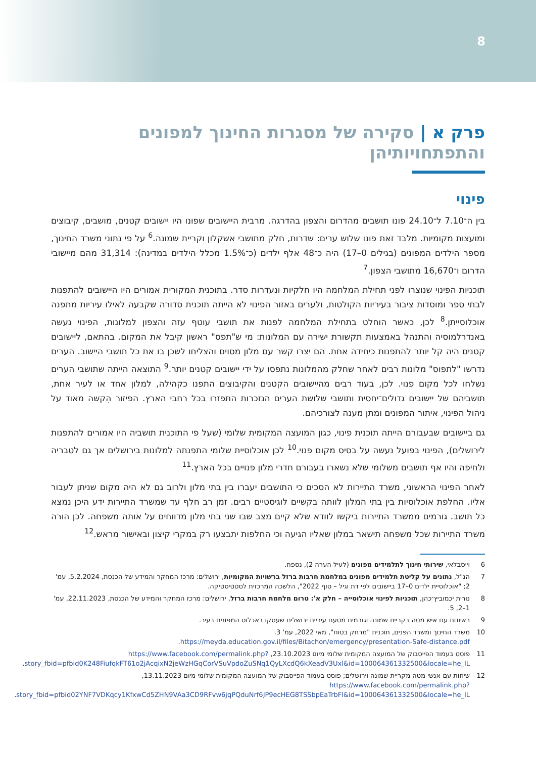8
פרק א | סקירה של מסגרות החינוך למפונים והתפתחויותיהן
פינוי
בין ה־7.10 ל־24.10 פונו תושבים מהדרום והצפון בהדרגה. מרבית היישובים שפונו היו יישובים קטנים, מושבים, קיבוצים ומועצות מקומיות. מלבד זאת פונו שלוש ערים: שדרות, חלק מתושבי אשקלון וקריית שמונה.<sup>6</sup> על פי נתוני משרד החינוך, מספר הילדים המפונים (בגילים 0–17) היה כ־48 אלף ילדים (כ־1.5% מכלל הילדים במדינה): 31,314 מהם מיישובי הדרום ו־16,670 מתושבי הצפון.<sup>7</sup>
תוכניות הפינוי שנוצרו לפני תחילת המלחמה היו חלקיות ונעדרות סדר. בתוכנית המקורית אמורים היו היישובים להתפנות לבתי ספר ומוסדות ציבור בעיריות הקולטות, ולערים באזור הפינוי לא הייתה תוכנית סדורה שקבעה לאילו עיריות מתפנה אוכלוסייתן.<sup>8</sup> לכן, כאשר הוחלט בתחילת המלחמה לפנות את תושבי עוטף עזה והצפון למלונות, הפינוי נעשה באנדרלמוסיה והתנהל באמצעות תקשורת ישירה עם המלונות: מי ש"תפס" ראשון קיבל את המקום. בהתאם, ליישובים קטנים היה קל יותר להתפנות כיחידה אחת. הם יצרו קשר עם מלון מסוים והצליחו לשכן בו את כל תושבי היישוב. הערים נדרשו "לתפוס" מלונות רבים לאחר שחלק מהמלונות נתפסו על ידי יישובים קטנים יותר.<sup>9</sup> התוצאה הייתה שתושבי הערים נשלחו לכל מקום פנוי. לכן, בעוד רבים מהיישובים הקטנים והקיבוצים התפנו כקהילה, למלון אחד או לעיר אחת, תושביהם של יישובים גדולים־יחסית ותושבי שלושת הערים הנזכרות התפזרו בכל רחבי הארץ. הפיזור הִקשה מאוד על ניהול הפינוי, איתור המפונים ומתן מענה לצורכיהם.
גם ביישובים שבעבורם הייתה תוכנית פינוי, כגון המועצה המקומית שלומי (שעל פי התוכנית תושביה היו אמורים להתפנות לירושלים), הפינוי בפועל נעשה על בסיס מקום פנוי.<sup>10</sup> לכן אוכלוסיית שלומי התפנתה למלונות בירושלים אך גם לטבריה ולחיפה והיו אף תושבים משלומי שלא נשארו בעבורם חדרי מלון פנויים בכל הארץ.<sup>11</sup>
לאחר הפינוי הראשוני, משרד התיירות לא הסכים כי התושבים יעברו בין בתי מלון ולרוב גם לא היה מקום שניתן לעבור אליו. החלפת אוכלוסיות בין בתי המלון לוותה בקשיים לוגיסטיים רבים. זמן רב חלף עד שמשרד התיירות ידע היכן נמצא כל תושב. גורמים ממשרד התיירות ביקשו לוודא שלא קיים מצב שבו שני בתי מלון מדווחים על אותה משפחה. לכן הורה משרד התיירות שכל משפחה תישאר במלון שאליו הגיעה וכי החלפות יתבצעו רק במקרי קיצון ובאישור מראש.<sup>12</sup>
6 וייסבלאי, שירותי חינוך לתלמידים מפונים (לעיל הערה 2), נספח.
7 הנ"ל, נתונים על קליטת תלמידים מפונים במלחמת חרבות ברזל ברשויות המקומיות, ירושלים: מרכז המחקר והמידע של הכנסת, 5.2.2024, עמ' 2; "אוכלוסיית ילדים 0–17 ביישובים לפי דת וגיל – סוף 2022", הלשכה המרכזית לסטטיסטיקה.
8 נורית יכמוביץ־כהן, תוכניות לפינוי אוכלוסייה – חלק א': טרום מלחמת חרבות ברזל, ירושלים: מרכז המחקר והמידע של הכנסת, 22.11.2023, עמ' 1–2, 5.
9 ראיונות עם איש מטה בקריית שמונה וגורמים מטעם עיריית ירושלים שעסקו באכלוס המפונים בעיר.
10 משרד החינוך ומשרד הפנים, תוכנית "מרחק בטוח", מאי 2022, עמ' 3. https://meyda.education.gov.il/files/Bitachon/emergency/presentation-Safe-distance.pdf.
11 פוסט בעמוד הפייסבוק של המועצה המקומית שלומי מיום 23.10.2023, https://www.facebook.com/permalink.php?story_fbid=pfbid0K248FiufqkFT61o2jAcqixN2jeWzHGqCorVSuVpdoZuSNq1QyLXcdQ6kXeadV3Uxl&id=100064361332500&locale=he_IL.
12 שיחות עם אנשי מטה מקריית שמונה וירושלים; פוסט בעמוד הפייסבוק של המועצה המקומית שלומי מיום 13.11.2023, https://www.facebook.com/permalink.php?story_fbid=pfbid02YNF7VDKqcy1KfxwCd5ZHN9VAa3CD9RFvw6jqPQduNrf6JP9ecHEG8TSSbpEaTrbFl&id=100064361332500&locale=he_IL.